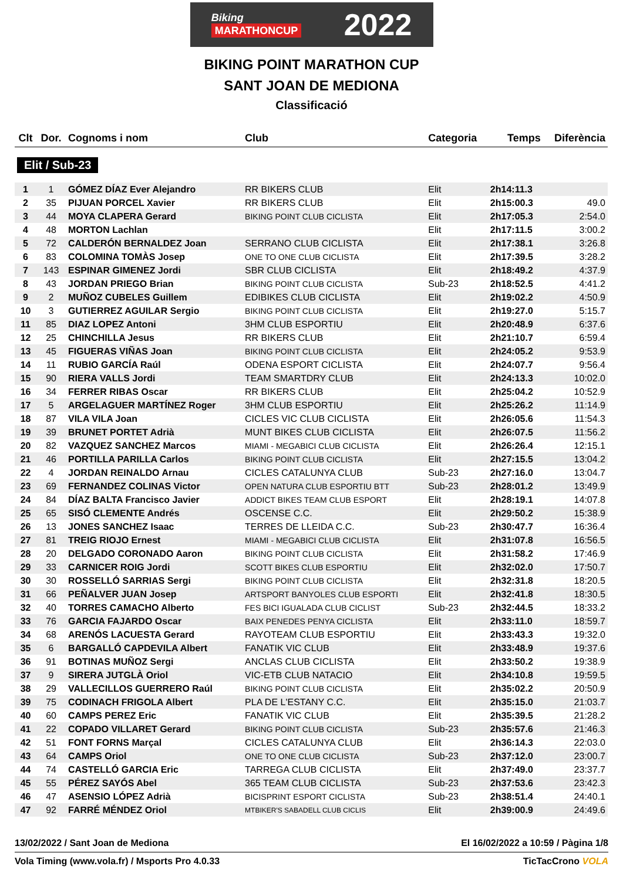Biking
MARATHONCUP
2022
BIKING POINT MARATHON CUP
SANT JOAN DE MEDIONA
Classificació
| Clt | Dor. | Cognoms i nom | Club | Categoria | Temps | Diferència |
| --- | --- | --- | --- | --- | --- | --- |
| Elit / Sub-23 | | | | | | |
| 1 | 1 | GÓMEZ DÍAZ Ever Alejandro | RR BIKERS CLUB | Elit | 2h14:11.3 | |
| 2 | 35 | PIJUAN PORCEL Xavier | RR BIKERS CLUB | Elit | 2h15:00.3 | 49.0 |
| 3 | 44 | MOYA CLAPERA Gerard | BIKING POINT CLUB CICLISTA | Elit | 2h17:05.3 | 2:54.0 |
| 4 | 48 | MORTON Lachlan | | Elit | 2h17:11.5 | 3:00.2 |
| 5 | 72 | CALDERÓN BERNALDEZ Joan | SERRANO CLUB CICLISTA | Elit | 2h17:38.1 | 3:26.8 |
| 6 | 83 | COLOMINA TOMÀS Josep | ONE TO ONE CLUB CICLISTA | Elit | 2h17:39.5 | 3:28.2 |
| 7 | 143 | ESPINAR GIMENEZ Jordi | SBR CLUB CICLISTA | Elit | 2h18:49.2 | 4:37.9 |
| 8 | 43 | JORDAN PRIEGO Brian | BIKING POINT CLUB CICLISTA | Sub-23 | 2h18:52.5 | 4:41.2 |
| 9 | 2 | MUÑOZ CUBELES Guillem | EDIBIKES CLUB CICLISTA | Elit | 2h19:02.2 | 4:50.9 |
| 10 | 3 | GUTIERREZ AGUILAR Sergio | BIKING POINT CLUB CICLISTA | Elit | 2h19:27.0 | 5:15.7 |
| 11 | 85 | DIAZ LOPEZ Antoni | 3HM CLUB ESPORTIU | Elit | 2h20:48.9 | 6:37.6 |
| 12 | 25 | CHINCHILLA Jesus | RR BIKERS CLUB | Elit | 2h21:10.7 | 6:59.4 |
| 13 | 45 | FIGUERAS VIÑAS Joan | BIKING POINT CLUB CICLISTA | Elit | 2h24:05.2 | 9:53.9 |
| 14 | 11 | RUBIO GARCÍA Raúl | ODENA ESPORT CICLISTA | Elit | 2h24:07.7 | 9:56.4 |
| 15 | 90 | RIERA VALLS Jordi | TEAM SMARTDRY CLUB | Elit | 2h24:13.3 | 10:02.0 |
| 16 | 34 | FERRER RIBAS Oscar | RR BIKERS CLUB | Elit | 2h25:04.2 | 10:52.9 |
| 17 | 5 | ARGELAGUER MARTÍNEZ Roger | 3HM CLUB ESPORTIU | Elit | 2h25:26.2 | 11:14.9 |
| 18 | 87 | VILA VILA Joan | CICLES VIC CLUB CICLISTA | Elit | 2h26:05.6 | 11:54.3 |
| 19 | 39 | BRUNET PORTET Adrià | MUNT BIKES CLUB CICLISTA | Elit | 2h26:07.5 | 11:56.2 |
| 20 | 82 | VAZQUEZ SANCHEZ Marcos | MIAMI - MEGABICI CLUB CICLISTA | Elit | 2h26:26.4 | 12:15.1 |
| 21 | 46 | PORTILLA PARILLA Carlos | BIKING POINT CLUB CICLISTA | Elit | 2h27:15.5 | 13:04.2 |
| 22 | 4 | JORDAN REINALDO Arnau | CICLES CATALUNYA CLUB | Sub-23 | 2h27:16.0 | 13:04.7 |
| 23 | 69 | FERNANDEZ COLINAS Victor | OPEN NATURA CLUB ESPORTIU BTT | Sub-23 | 2h28:01.2 | 13:49.9 |
| 24 | 84 | DÍAZ BALTA Francisco Javier | ADDICT BIKES TEAM CLUB ESPORT | Elit | 2h28:19.1 | 14:07.8 |
| 25 | 65 | SISÓ CLEMENTE Andrés | OSCENSE C.C. | Elit | 2h29:50.2 | 15:38.9 |
| 26 | 13 | JONES SANCHEZ Isaac | TERRES DE LLEIDA C.C. | Sub-23 | 2h30:47.7 | 16:36.4 |
| 27 | 81 | TREIG RIOJO Ernest | MIAMI - MEGABICI CLUB CICLISTA | Elit | 2h31:07.8 | 16:56.5 |
| 28 | 20 | DELGADO CORONADO Aaron | BIKING POINT CLUB CICLISTA | Elit | 2h31:58.2 | 17:46.9 |
| 29 | 33 | CARNICER ROIG Jordi | SCOTT BIKES CLUB ESPORTIU | Elit | 2h32:02.0 | 17:50.7 |
| 30 | 30 | ROSSELLÓ SARRIAS Sergi | BIKING POINT CLUB CICLISTA | Elit | 2h32:31.8 | 18:20.5 |
| 31 | 66 | PEÑALVER JUAN Josep | ARTSPORT BANYOLES CLUB ESPORTI | Elit | 2h32:41.8 | 18:30.5 |
| 32 | 40 | TORRES CAMACHO Alberto | FES BICI IGUALADA CLUB CICLIST | Sub-23 | 2h32:44.5 | 18:33.2 |
| 33 | 76 | GARCIA FAJARDO Oscar | BAIX PENEDES PENYA CICLISTA | Elit | 2h33:11.0 | 18:59.7 |
| 34 | 68 | ARENÓS LACUESTA Gerard | RAYOTEAM CLUB ESPORTIU | Elit | 2h33:43.3 | 19:32.0 |
| 35 | 6 | BARGALLÓ CAPDEVILA Albert | FANATIK VIC CLUB | Elit | 2h33:48.9 | 19:37.6 |
| 36 | 91 | BOTINAS MUÑOZ Sergi | ANCLAS CLUB CICLISTA | Elit | 2h33:50.2 | 19:38.9 |
| 37 | 9 | SIRERA JUTGLÀ Oriol | VIC-ETB CLUB NATACIO | Elit | 2h34:10.8 | 19:59.5 |
| 38 | 29 | VALLECILLOS GUERRERO Raúl | BIKING POINT CLUB CICLISTA | Elit | 2h35:02.2 | 20:50.9 |
| 39 | 75 | CODINACH FRIGOLA Albert | PLA DE L'ESTANY C.C. | Elit | 2h35:15.0 | 21:03.7 |
| 40 | 60 | CAMPS PEREZ Eric | FANATIK VIC CLUB | Elit | 2h35:39.5 | 21:28.2 |
| 41 | 22 | COPADO VILLARET Gerard | BIKING POINT CLUB CICLISTA | Sub-23 | 2h35:57.6 | 21:46.3 |
| 42 | 51 | FONT FORNS Marçal | CICLES CATALUNYA CLUB | Elit | 2h36:14.3 | 22:03.0 |
| 43 | 64 | CAMPS Oriol | ONE TO ONE CLUB CICLISTA | Sub-23 | 2h37:12.0 | 23:00.7 |
| 44 | 74 | CASTELLÓ GARCIA Eric | TARREGA CLUB CICLISTA | Elit | 2h37:49.0 | 23:37.7 |
| 45 | 55 | PÉREZ SAYÓS Abel | 365 TEAM CLUB CICLISTA | Sub-23 | 2h37:53.6 | 23:42.3 |
| 46 | 47 | ASENSIO LÓPEZ Adrià | BICISPRINT ESPORT CICLISTA | Sub-23 | 2h38:51.4 | 24:40.1 |
| 47 | 92 | FARRÉ MÉNDEZ Oriol | MTBIKER'S SABADELL CLUB CICLIS | Elit | 2h39:00.9 | 24:49.6 |
13/02/2022 / Sant Joan de Mediona El 16/02/2022 a 10:59 / Pàgina 1/8
Vola Timing (www.vola.fr) / Msports Pro 4.0.33 TicTacCrono VOLA